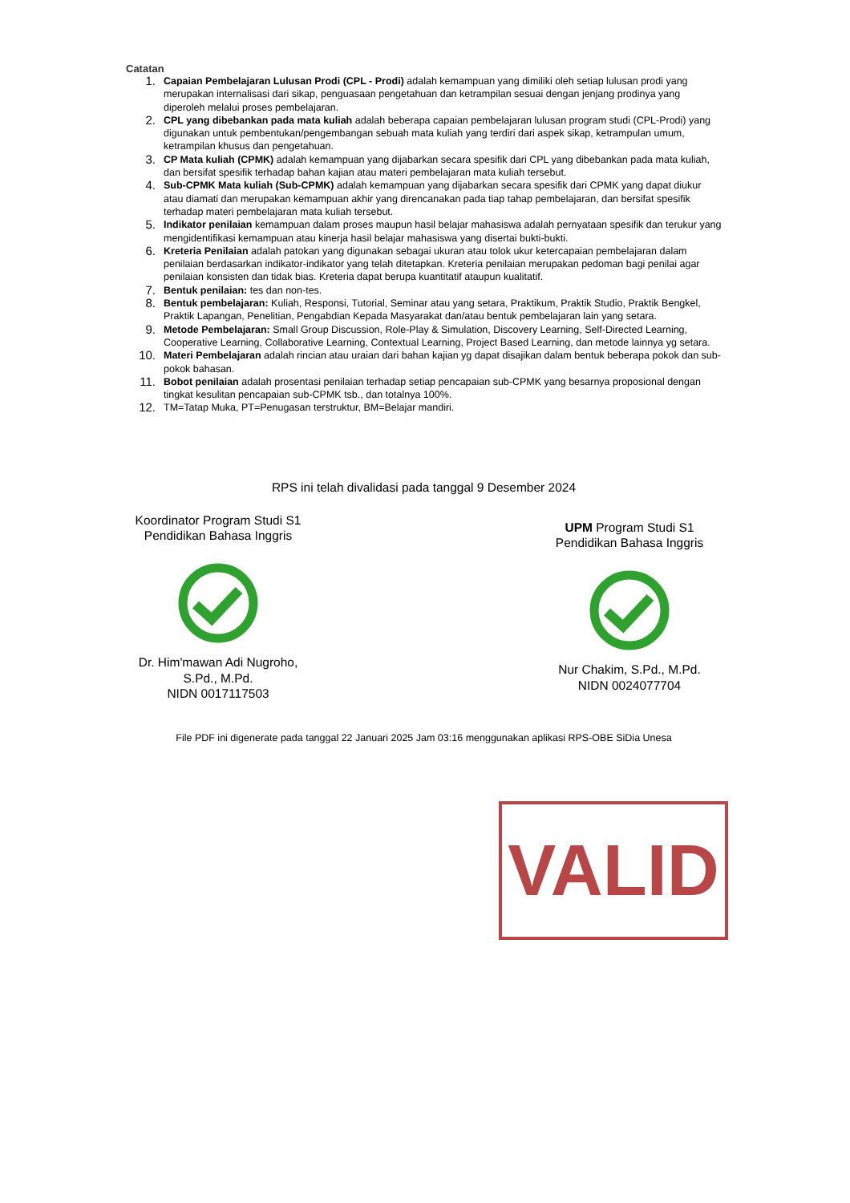Catatan
1. Capaian Pembelajaran Lulusan Prodi (CPL - Prodi) adalah kemampuan yang dimiliki oleh setiap lulusan prodi yang merupakan internalisasi dari sikap, penguasaan pengetahuan dan ketrampilan sesuai dengan jenjang prodinya yang diperoleh melalui proses pembelajaran.
2. CPL yang dibebankan pada mata kuliah adalah beberapa capaian pembelajaran lulusan program studi (CPL-Prodi) yang digunakan untuk pembentukan/pengembangan sebuah mata kuliah yang terdiri dari aspek sikap, ketrampulan umum, ketrampilan khusus dan pengetahuan.
3. CP Mata kuliah (CPMK) adalah kemampuan yang dijabarkan secara spesifik dari CPL yang dibebankan pada mata kuliah, dan bersifat spesifik terhadap bahan kajian atau materi pembelajaran mata kuliah tersebut.
4. Sub-CPMK Mata kuliah (Sub-CPMK) adalah kemampuan yang dijabarkan secara spesifik dari CPMK yang dapat diukur atau diamati dan merupakan kemampuan akhir yang direncanakan pada tiap tahap pembelajaran, dan bersifat spesifik terhadap materi pembelajaran mata kuliah tersebut.
5. Indikator penilaian kemampuan dalam proses maupun hasil belajar mahasiswa adalah pernyataan spesifik dan terukur yang mengidentifikasi kemampuan atau kinerja hasil belajar mahasiswa yang disertai bukti-bukti.
6. Kreteria Penilaian adalah patokan yang digunakan sebagai ukuran atau tolok ukur ketercapaian pembelajaran dalam penilaian berdasarkan indikator-indikator yang telah ditetapkan. Kreteria penilaian merupakan pedoman bagi penilai agar penilaian konsisten dan tidak bias. Kreteria dapat berupa kuantitatif ataupun kualitatif.
7. Bentuk penilaian: tes dan non-tes.
8. Bentuk pembelajaran: Kuliah, Responsi, Tutorial, Seminar atau yang setara, Praktikum, Praktik Studio, Praktik Bengkel, Praktik Lapangan, Penelitian, Pengabdian Kepada Masyarakat dan/atau bentuk pembelajaran lain yang setara.
9. Metode Pembelajaran: Small Group Discussion, Role-Play & Simulation, Discovery Learning, Self-Directed Learning, Cooperative Learning, Collaborative Learning, Contextual Learning, Project Based Learning, dan metode lainnya yg setara.
10. Materi Pembelajaran adalah rincian atau uraian dari bahan kajian yg dapat disajikan dalam bentuk beberapa pokok dan sub-pokok bahasan.
11. Bobot penilaian adalah prosentasi penilaian terhadap setiap pencapaian sub-CPMK yang besarnya proposional dengan tingkat kesulitan pencapaian sub-CPMK tsb., dan totalnya 100%.
12. TM=Tatap Muka, PT=Penugasan terstruktur, BM=Belajar mandiri.
RPS ini telah divalidasi pada tanggal 9 Desember 2024
Koordinator Program Studi S1 Pendidikan Bahasa Inggris
Dr. Him'mawan Adi Nugroho, S.Pd., M.Pd.
NIDN 0017117503
UPM Program Studi S1 Pendidikan Bahasa Inggris
Nur Chakim, S.Pd., M.Pd.
NIDN 0024077704
File PDF ini digenerate pada tanggal 22 Januari 2025 Jam 03:16 menggunakan aplikasi RPS-OBE SiDia Unesa
VALID